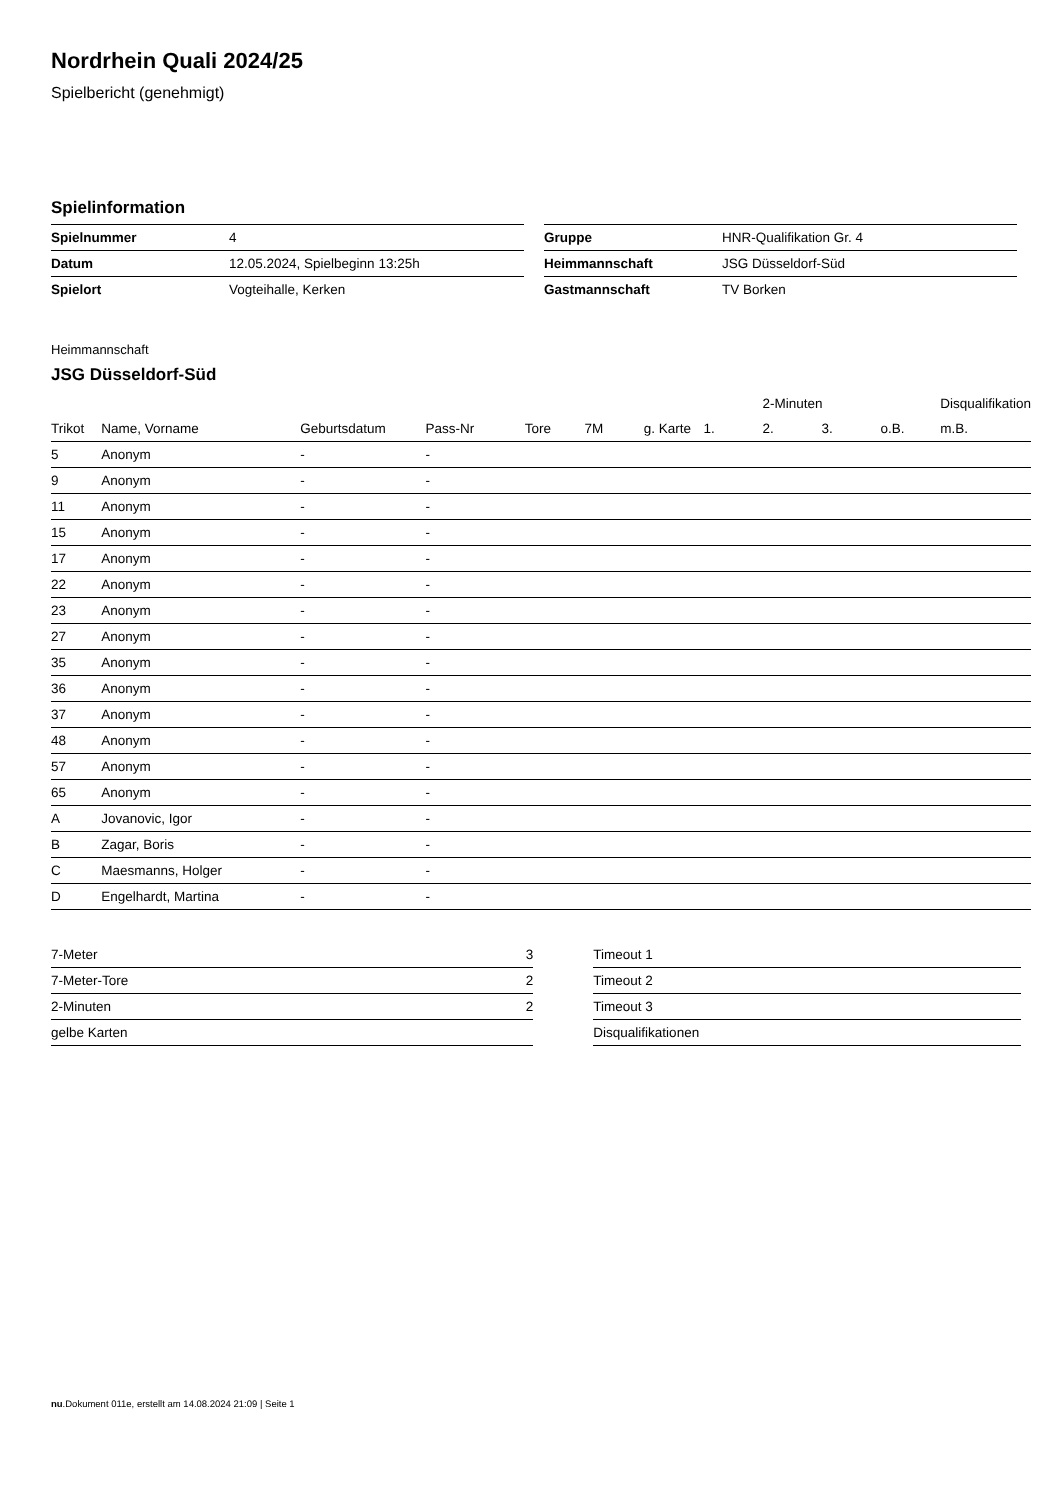Nordrhein Quali 2024/25
Spielbericht (genehmigt)
Spielinformation
| Spielnummer | 4 |
| Datum | 12.05.2024, Spielbeginn 13:25h |
| Spielort | Vogteihalle, Kerken |
| Gruppe | HNR-Qualifikation Gr. 4 |
| Heimmannschaft | JSG Düsseldorf-Süd |
| Gastmannschaft | TV Borken |
Heimmannschaft
JSG Düsseldorf-Süd
| | | | | | | | | 2-Minuten | | | Disqualifikation |
| --- | --- | --- | --- | --- | --- | --- | --- | --- | --- | --- | --- |
| Trikot | Name, Vorname | Geburtsdatum | Pass-Nr | Tore | 7M | g. Karte | 1. | 2. | 3. | o.B. | m.B. |
| 5 | Anonym | - | - | | | | | | | | |
| 9 | Anonym | - | - | | | | | | | | |
| 11 | Anonym | - | - | | | | | | | | |
| 15 | Anonym | - | - | | | | | | | | |
| 17 | Anonym | - | - | | | | | | | | |
| 22 | Anonym | - | - | | | | | | | | |
| 23 | Anonym | - | - | | | | | | | | |
| 27 | Anonym | - | - | | | | | | | | |
| 35 | Anonym | - | - | | | | | | | | |
| 36 | Anonym | - | - | | | | | | | | |
| 37 | Anonym | - | - | | | | | | | | |
| 48 | Anonym | - | - | | | | | | | | |
| 57 | Anonym | - | - | | | | | | | | |
| 65 | Anonym | - | - | | | | | | | | |
| A | Jovanovic, Igor | - | - | | | | | | | | |
| B | Zagar, Boris | - | - | | | | | | | | |
| C | Maesmanns, Holger | - | - | | | | | | | | |
| D | Engelhardt, Martina | - | - | | | | | | | | |
| 7-Meter | 3 |
| 7-Meter-Tore | 2 |
| 2-Minuten | 2 |
| gelbe Karten | |
| Timeout 1 |
| Timeout 2 |
| Timeout 3 |
| Disqualifikationen |
nu.Dokument 011e, erstellt am 14.08.2024 21:09 | Seite 1